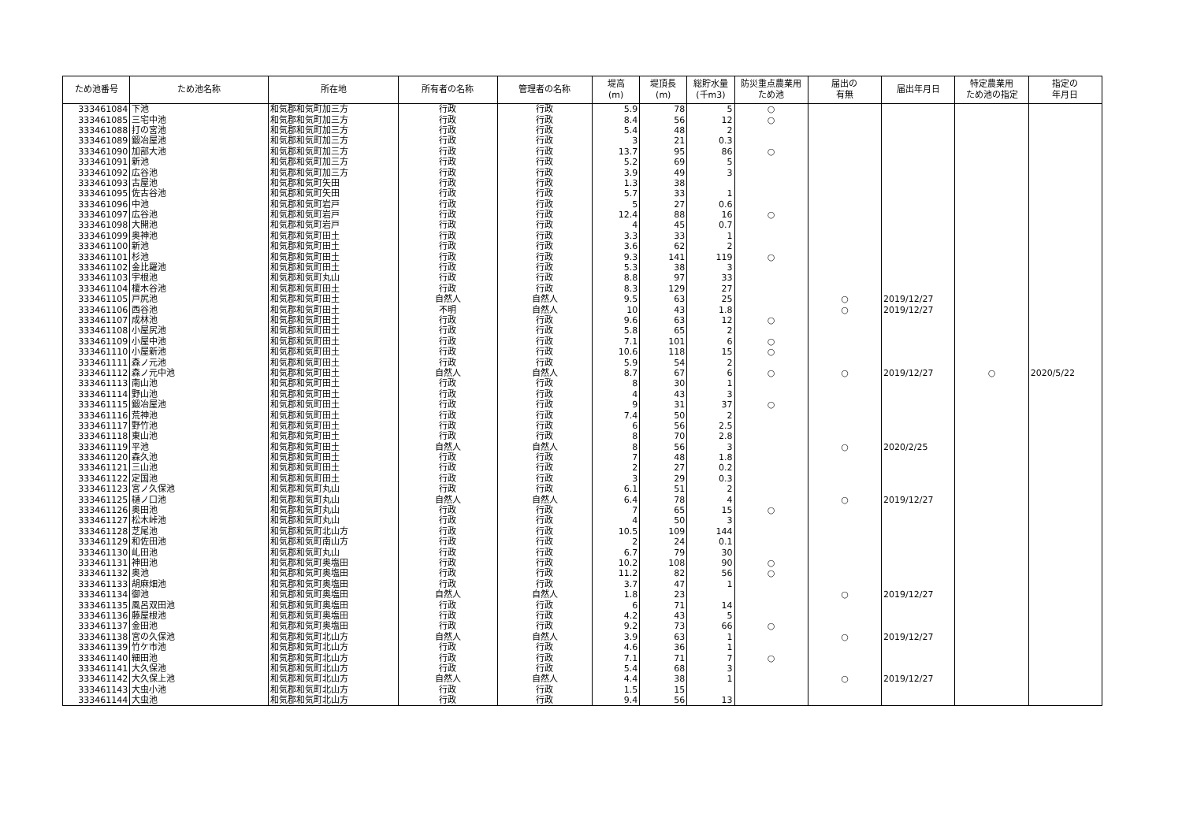| ため池番号 | ため池名称 | 所在地 | 所有者の名称 | 管理者の名称 | 堤高 (m) | 堤頂長 (m) | 総貯水量 (千m3) | 防災重点農業用 ため池 | 届出の 有無 | 届出年月日 | 特定農業用 ため池の指定 | 指定の 年月日 |
| --- | --- | --- | --- | --- | --- | --- | --- | --- | --- | --- | --- | --- |
| 333461084 | 下池 | 和気郡和気町加三方 | 行政 | 行政 | 5.9 | 78 | 5 | ○ | | | | |
| 333461085 | 三宅中池 | 和気郡和気町加三方 | 行政 | 行政 | 8.4 | 56 | 12 | ○ | | | | |
| 333461088 | 打の宮池 | 和気郡和気町加三方 | 行政 | 行政 | 5.4 | 48 | 2 | | | | | |
| 333461089 | 鍛冶屋池 | 和気郡和気町加三方 | 行政 | 行政 | 3 | 21 | 0.3 | | | | | |
| 333461090 | 加部大池 | 和気郡和気町加三方 | 行政 | 行政 | 13.7 | 95 | 86 | ○ | | | | |
| 333461091 | 新池 | 和気郡和気町加三方 | 行政 | 行政 | 5.2 | 69 | 5 | | | | | |
| 333461092 | 広谷池 | 和気郡和気町加三方 | 行政 | 行政 | 3.9 | 49 | 3 | | | | | |
| 333461093 | 古屋池 | 和気郡和気町矢田 | 行政 | 行政 | 1.3 | 38 | | | | | | |
| 333461095 | 佐古谷池 | 和気郡和気町矢田 | 行政 | 行政 | 5.7 | 33 | 1 | | | | | |
| 333461096 | 中池 | 和気郡和気町岩戸 | 行政 | 行政 | 5 | 27 | 0.6 | | | | | |
| 333461097 | 広谷池 | 和気郡和気町岩戸 | 行政 | 行政 | 12.4 | 88 | 16 | ○ | | | | |
| 333461098 | 大開池 | 和気郡和気町岩戸 | 行政 | 行政 | 4 | 45 | 0.7 | | | | | |
| 333461099 | 奥神池 | 和気郡和気町田土 | 行政 | 行政 | 3.3 | 33 | 1 | | | | | |
| 333461100 | 新池 | 和気郡和気町田土 | 行政 | 行政 | 3.6 | 62 | 2 | | | | | |
| 333461101 | 杉池 | 和気郡和気町田土 | 行政 | 行政 | 9.3 | 141 | 119 | ○ | | | | |
| 333461102 | 金比羅池 | 和気郡和気町田土 | 行政 | 行政 | 5.3 | 38 | 3 | | | | | |
| 333461103 | 宇根池 | 和気郡和気町丸山 | 行政 | 行政 | 8.8 | 97 | 33 | | | | | |
| 333461104 | 榎木谷池 | 和気郡和気町田土 | 行政 | 行政 | 8.3 | 129 | 27 | | | | | |
| 333461105 | 戸尻池 | 和気郡和気町田土 | 自然人 | 自然人 | 9.5 | 63 | 25 | | ○ | 2019/12/27 | | |
| 333461106 | 西谷池 | 和気郡和気町田土 | 不明 | 自然人 | 10 | 43 | 1.8 | | ○ | 2019/12/27 | | |
| 333461107 | 成林池 | 和気郡和気町田土 | 行政 | 行政 | 9.6 | 63 | 12 | ○ | | | | |
| 333461108 | 小屋尻池 | 和気郡和気町田土 | 行政 | 行政 | 5.8 | 65 | 2 | | | | | |
| 333461109 | 小屋中池 | 和気郡和気町田土 | 行政 | 行政 | 7.1 | 101 | 6 | ○ | | | | |
| 333461110 | 小屋新池 | 和気郡和気町田土 | 行政 | 行政 | 10.6 | 118 | 15 | ○ | | | | |
| 333461111 | 森ノ元池 | 和気郡和気町田土 | 行政 | 行政 | 5.9 | 54 | 2 | | | | | |
| 333461112 | 森ノ元中池 | 和気郡和気町田土 | 自然人 | 自然人 | 8.7 | 67 | 6 | ○ | ○ | 2019/12/27 | ○ | 2020/5/22 |
| 333461113 | 南山池 | 和気郡和気町田土 | 行政 | 行政 | 8 | 30 | 1 | | | | | |
| 333461114 | 野山池 | 和気郡和気町田土 | 行政 | 行政 | 4 | 43 | 3 | | | | | |
| 333461115 | 鍛冶屋池 | 和気郡和気町田土 | 行政 | 行政 | 9 | 31 | 37 | ○ | | | | |
| 333461116 | 荒神池 | 和気郡和気町田土 | 行政 | 行政 | 7.4 | 50 | 2 | | | | | |
| 333461117 | 野竹池 | 和気郡和気町田土 | 行政 | 行政 | 6 | 56 | 2.5 | | | | | |
| 333461118 | 東山池 | 和気郡和気町田土 | 行政 | 行政 | 8 | 70 | 2.8 | | | | | |
| 333461119 | 平池 | 和気郡和気町田土 | 自然人 | 自然人 | 8 | 56 | 3 | | ○ | 2020/2/25 | | |
| 333461120 | 森久池 | 和気郡和気町田土 | 行政 | 行政 | 7 | 48 | 1.8 | | | | | |
| 333461121 | 三山池 | 和気郡和気町田土 | 行政 | 行政 | 2 | 27 | 0.2 | | | | | |
| 333461122 | 定国池 | 和気郡和気町田土 | 行政 | 行政 | 3 | 29 | 0.3 | | | | | |
| 333461123 | 宮ノ久保池 | 和気郡和気町丸山 | 行政 | 行政 | 6.1 | 51 | 2 | | | | | |
| 333461125 | 樋ノ口池 | 和気郡和気町丸山 | 自然人 | 自然人 | 6.4 | 78 | 4 | | ○ | 2019/12/27 | | |
| 333461126 | 奥田池 | 和気郡和気町丸山 | 行政 | 行政 | 7 | 65 | 15 | ○ | | | | |
| 333461127 | 松木峠池 | 和気郡和気町丸山 | 行政 | 行政 | 4 | 50 | 3 | | | | | |
| 333461128 | 芝尾池 | 和気郡和気町北山方 | 行政 | 行政 | 10.5 | 109 | 144 | | | | | |
| 333461129 | 和佐田池 | 和気郡和気町南山方 | 行政 | 行政 | 2 | 24 | 0.1 | | | | | |
| 333461130 | 乢田池 | 和気郡和気町丸山 | 行政 | 行政 | 6.7 | 79 | 30 | | | | | |
| 333461131 | 神田池 | 和気郡和気町奥塩田 | 行政 | 行政 | 10.2 | 108 | 90 | ○ | | | | |
| 333461132 | 奥池 | 和気郡和気町奥塩田 | 行政 | 行政 | 11.2 | 82 | 56 | ○ | | | | |
| 333461133 | 胡麻畑池 | 和気郡和気町奥塩田 | 行政 | 行政 | 3.7 | 47 | 1 | | | | | |
| 333461134 | 御池 | 和気郡和気町奥塩田 | 自然人 | 自然人 | 1.8 | 23 | | | ○ | 2019/12/27 | | |
| 333461135 | 風呂双田池 | 和気郡和気町奥塩田 | 行政 | 行政 | 6 | 71 | 14 | | | | | |
| 333461136 | 藤屋根池 | 和気郡和気町奥塩田 | 行政 | 行政 | 4.2 | 43 | 5 | | | | | |
| 333461137 | 金田池 | 和気郡和気町奥塩田 | 行政 | 行政 | 9.2 | 73 | 66 | ○ | | | | |
| 333461138 | 宮の久保池 | 和気郡和気町北山方 | 自然人 | 自然人 | 3.9 | 63 | 1 | | ○ | 2019/12/27 | | |
| 333461139 | 竹ケ市池 | 和気郡和気町北山方 | 行政 | 行政 | 4.6 | 36 | 1 | | | | | |
| 333461140 | 細田池 | 和気郡和気町北山方 | 行政 | 行政 | 7.1 | 71 | 7 | ○ | | | | |
| 333461141 | 大久保池 | 和気郡和気町北山方 | 行政 | 行政 | 5.4 | 68 | 3 | | | | | |
| 333461142 | 大久保上池 | 和気郡和気町北山方 | 自然人 | 自然人 | 4.4 | 38 | 1 | | ○ | 2019/12/27 | | |
| 333461143 | 大虫小池 | 和気郡和気町北山方 | 行政 | 行政 | 1.5 | 15 | | | | | | |
| 333461144 | 大虫池 | 和気郡和気町北山方 | 行政 | 行政 | 9.4 | 56 | 13 | | | | | |